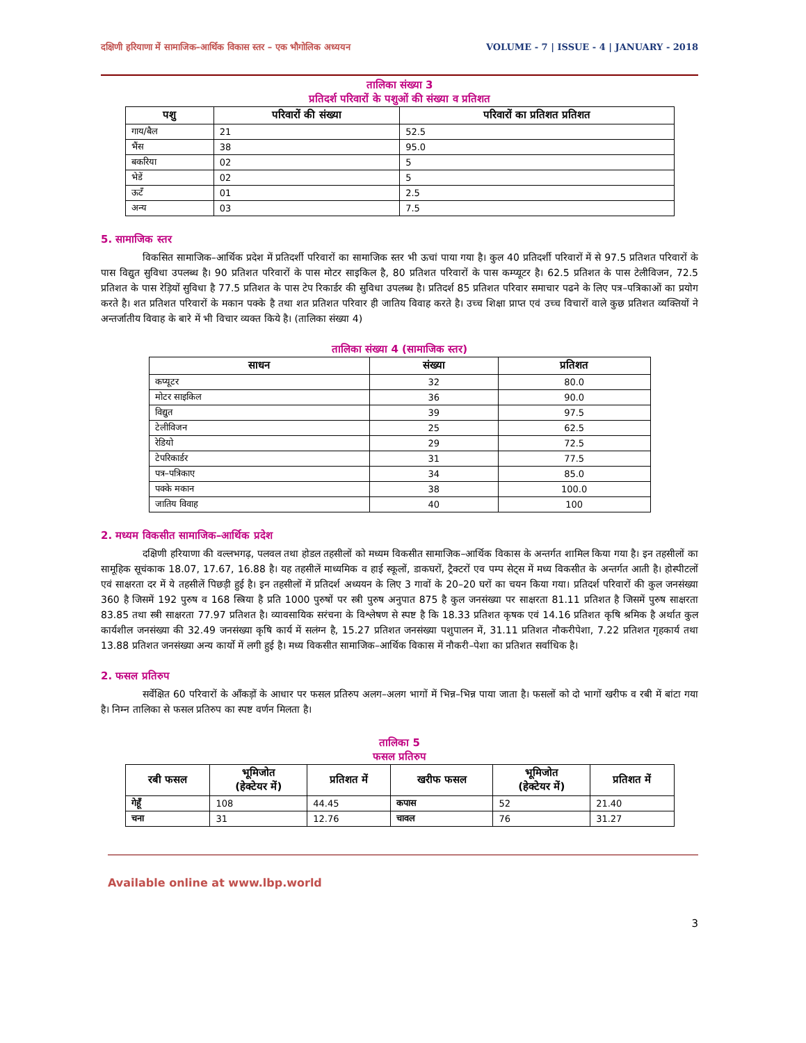दक्षिणी हरियाणा में सामाजिक–आर्थिक विकास स्तर – एक भौगोलिक अध्ययन VOLUME - 7 | ISSUE - 4 | JANUARY - 2018
तालिका संख्या 3
प्रतिदर्श परिवारों के पशुओं की संख्या व प्रतिशत
| पशु | परिवारों की संख्या | परिवारों का प्रतिशत प्रतिशत |
| --- | --- | --- |
| गाय/बैल | 21 | 52.5 |
| भैंस | 38 | 95.0 |
| बकरिया | 02 | 5 |
| भेडें | 02 | 5 |
| ऊटँ | 01 | 2.5 |
| अन्य | 03 | 7.5 |
5. सामाजिक स्तर
विकसित सामाजिक–आर्थिक प्रदेश में प्रतिदर्शी परिवारों का सामाजिक स्तर भी ऊचां पाया गया है। कुल 40 प्रतिदर्शी परिवारों में से 97.5 प्रतिशत परिवारों के पास विद्युत सुविधा उपलब्ध है। 90 प्रतिशत परिवारों के पास मोटर साइकिल है, 80 प्रतिशत परिवारों के पास कम्प्यूटर है। 62.5 प्रतिशत के पास टेलीविजन, 72.5 प्रतिशत के पास रेड़ियों सुविधा है 77.5 प्रतिशत के पास टेप रिकार्डर की सुविधा उपलब्ध है। प्रतिदर्श 85 प्रतिशत परिवार समाचार पढने के लिए पत्र–पत्रिकाओं का प्रयोग करते है। शत प्रतिशत परिवारों के मकान पक्के है तथा शत प्रतिशत परिवार ही जातिय विवाह करते है। उच्च शिक्षा प्राप्त एवं उच्च विचारों वाले कुछ प्रतिशत व्यक्तियों ने अन्तर्जातीय विवाह के बारे में भी विचार व्यक्त किये है। (तालिका संख्या 4)
तालिका संख्या 4 (सामाजिक स्तर)
| साधन | संख्या | प्रतिशत |
| --- | --- | --- |
| कप्यूटर | 32 | 80.0 |
| मोटर साइकिल | 36 | 90.0 |
| विद्युत | 39 | 97.5 |
| टेलीविजन | 25 | 62.5 |
| रेडियो | 29 | 72.5 |
| टेपरिकार्डर | 31 | 77.5 |
| पत्र–पत्रिकाए | 34 | 85.0 |
| पक्के मकान | 38 | 100.0 |
| जातिय विवाह | 40 | 100 |
2. मध्यम विकसीत सामाजिक–आर्थिक प्रदेश
दक्षिणी हरियाणा की वल्लभगढ़, पलवल तथा होडल तहसीलों को मध्यम विकसीत सामाजिक–आर्थिक विकास के अन्तर्गत शामिल किया गया है। इन तहसीलों का सामूहिक सूचंकाक 18.07, 17.67, 16.88 है। यह तहसीलें माध्यमिक व हाई स्कूलों, डाकघरों, ट्रैक्टरों एव पम्प सेट्स में मध्य विकसीत के अन्तर्गत आती है। होस्पीटलों एवं साक्षरता दर में ये तहसीलें पिछड़ी हुई है। इन तहसीलों में प्रतिदर्श अध्ययन के लिए 3 गावों के 20–20 घरों का चयन किया गया। प्रतिदर्श परिवारों की कुल जनसंख्या 360 है जिसमें 192 पुरुष व 168 स्त्रिया है प्रति 1000 पुरुषों पर स्त्री पुरुष अनुपात 875 है कुल जनसंख्या पर साक्षरता 81.11 प्रतिशत है जिसमें पुरुष साक्षरता 83.85 तथा स्त्री साक्षरता 77.97 प्रतिशत है। व्यावसायिक सरंचना के विश्लेषण से स्पष्ट है कि 18.33 प्रतिशत कृषक एवं 14.16 प्रतिशत कृषि श्रमिक है अर्थात कुल कार्यशील जनसंख्या की 32.49 जनसंख्या कृषि कार्य में सलंग्न है, 15.27 प्रतिशत जनसंख्या पशुपालन में, 31.11 प्रतिशत नौकरीपेशा, 7.22 प्रतिशत गृहकार्य तथा 13.88 प्रतिशत जनसंख्या अन्य कार्यो में लगी हुई है। मध्य विकसीत सामाजिक–आर्थिक विकास में नौकरी–पेशा का प्रतिशत सर्वाधिक है।
2. फसल प्रतिरुप
सर्वेक्षित 60 परिवारों के आँकड़ों के आधार पर फसल प्रतिरुप अलग–अलग भागों में भिन्न–भिन्न पाया जाता है। फसलों को दो भागों खरीफ व रबी में बांटा गया है। निम्न तालिका से फसल प्रतिरुप का स्पष्ट वर्णन मिलता है।
तालिका 5
फसल प्रतिरुप
| रबी फसल | भूमिजोत (हेक्टेयर में) | प्रतिशत में | खरीफ फसल | भूमिजोत (हेक्टेयर में) | प्रतिशत में |
| --- | --- | --- | --- | --- | --- |
| गेहूँ | 108 | 44.45 | कपास | 52 | 21.40 |
| चना | 31 | 12.76 | चावल | 76 | 31.27 |
Available online at www.lbp.world
3